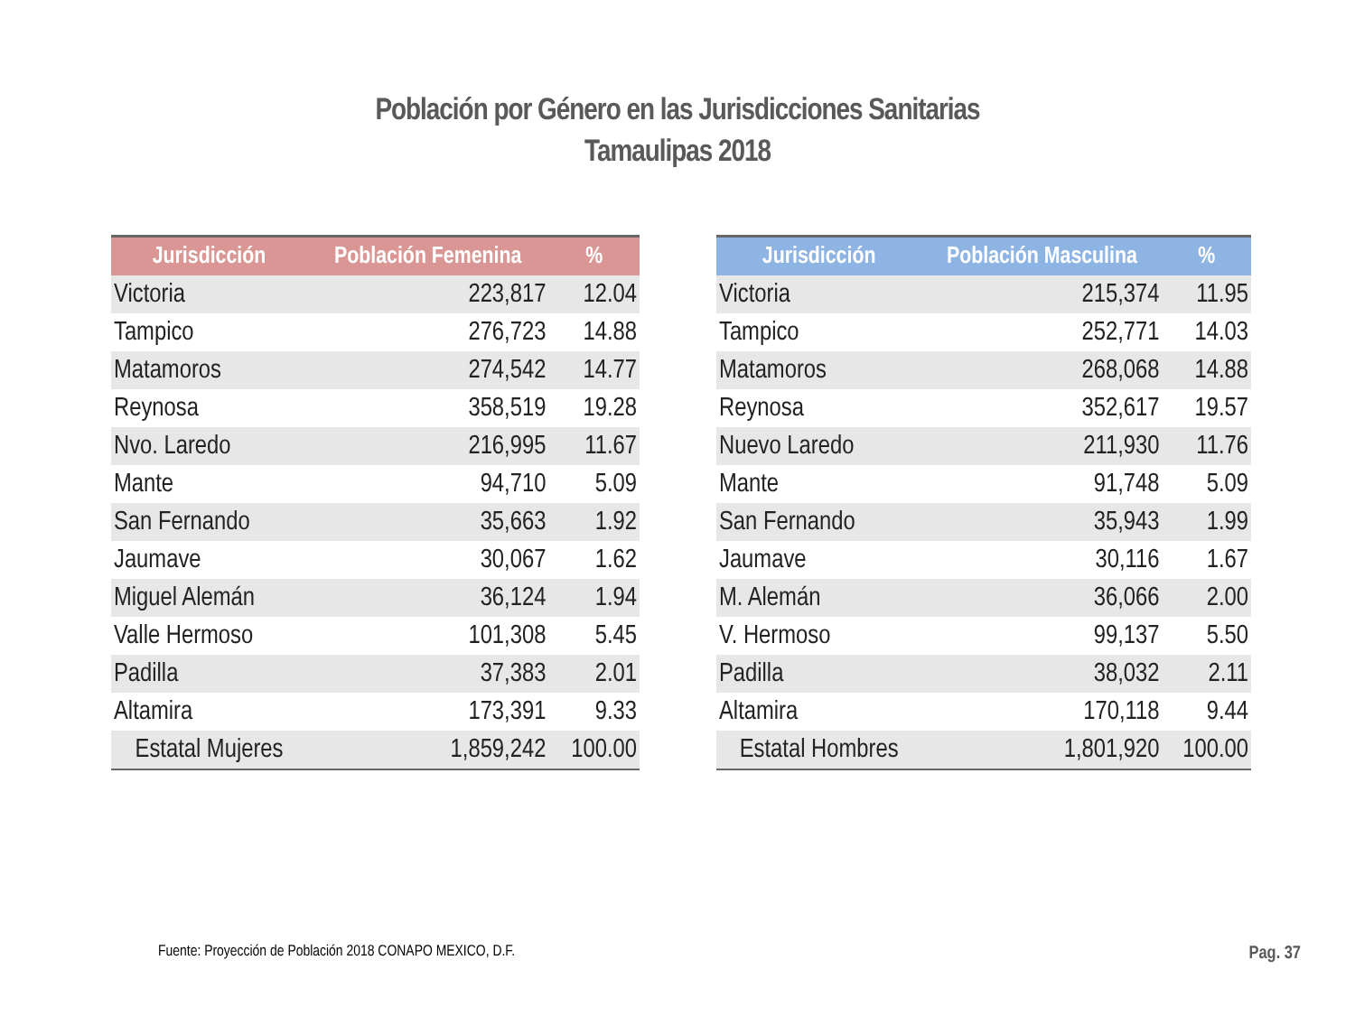Población por Género en las Jurisdicciones Sanitarias
Tamaulipas 2018
| Jurisdicción | Población Femenina | % |
| --- | --- | --- |
| Victoria | 223,817 | 12.04 |
| Tampico | 276,723 | 14.88 |
| Matamoros | 274,542 | 14.77 |
| Reynosa | 358,519 | 19.28 |
| Nvo. Laredo | 216,995 | 11.67 |
| Mante | 94,710 | 5.09 |
| San Fernando | 35,663 | 1.92 |
| Jaumave | 30,067 | 1.62 |
| Miguel Alemán | 36,124 | 1.94 |
| Valle Hermoso | 101,308 | 5.45 |
| Padilla | 37,383 | 2.01 |
| Altamira | 173,391 | 9.33 |
| Estatal Mujeres | 1,859,242 | 100.00 |
| Jurisdicción | Población Masculina | % |
| --- | --- | --- |
| Victoria | 215,374 | 11.95 |
| Tampico | 252,771 | 14.03 |
| Matamoros | 268,068 | 14.88 |
| Reynosa | 352,617 | 19.57 |
| Nuevo Laredo | 211,930 | 11.76 |
| Mante | 91,748 | 5.09 |
| San Fernando | 35,943 | 1.99 |
| Jaumave | 30,116 | 1.67 |
| M. Alemán | 36,066 | 2.00 |
| V. Hermoso | 99,137 | 5.50 |
| Padilla | 38,032 | 2.11 |
| Altamira | 170,118 | 9.44 |
| Estatal Hombres | 1,801,920 | 100.00 |
Fuente: Proyección de Población 2018 CONAPO MEXICO, D.F.
Pag. 37